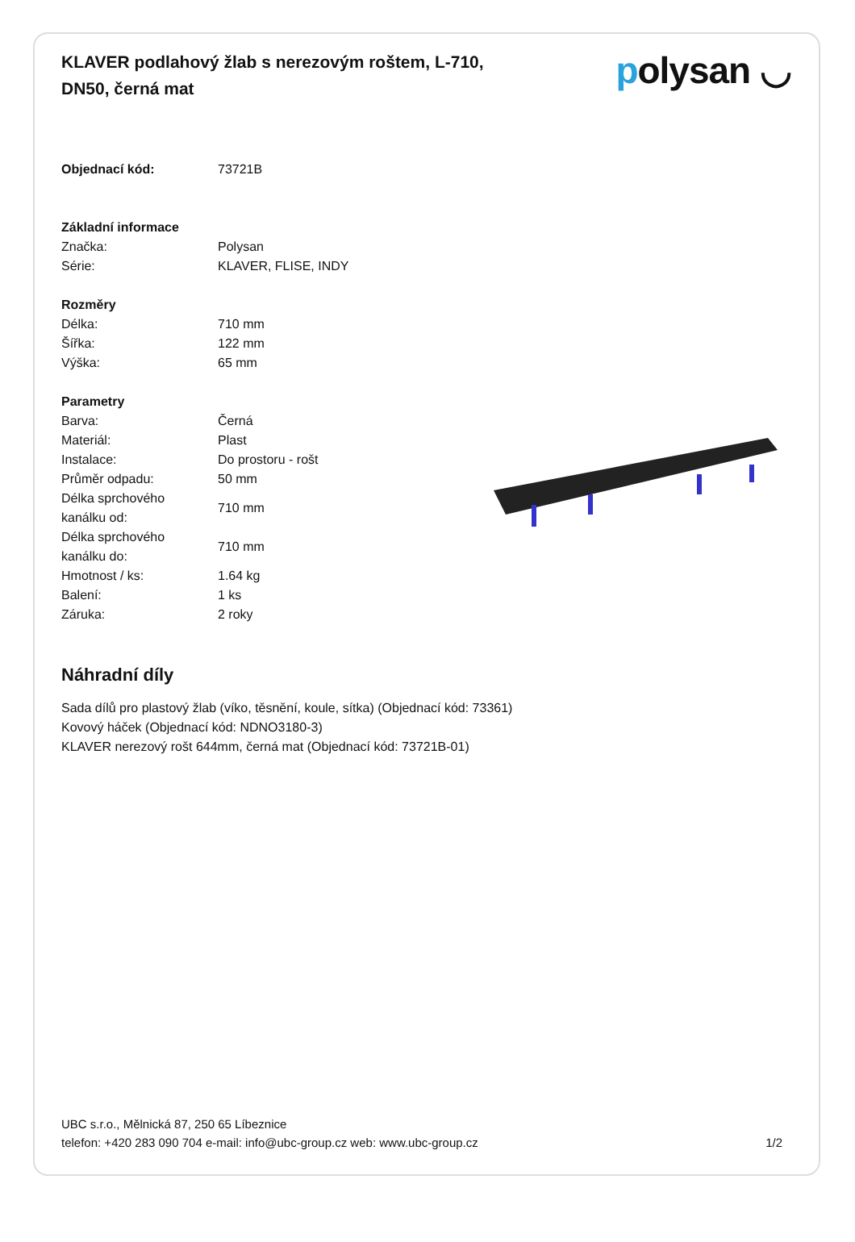KLAVER podlahový žlab s nerezovým roštem, L-710, DN50, černá mat
polysan ◡
| Objednací kód: | 73721B |
| Základní informace | |
| Značka: | Polysan |
| Série: | KLAVER, FLISE, INDY |
| Rozměry | |
| Délka: | 710 mm |
| Šířka: | 122 mm |
| Výška: | 65 mm |
| Parametry | |
| Barva: | Černá |
| Materiál: | Plast |
| Instalace: | Do prostoru - rošt |
| Průměr odpadu: | 50 mm |
| Délka sprchového kanálku od: | 710 mm |
| Délka sprchového kanálku do: | 710 mm |
| Hmotnost / ks: | 1.64 kg |
| Balení: | 1 ks |
| Záruka: | 2 roky |
Náhradní díly
Sada dílů pro plastový žlab (víko, těsnění, koule, sítka) (Objednací kód: 73361)
Kovový háček (Objednací kód: NDNO3180-3)
KLAVER nerezový rošt 644mm, černá mat (Objednací kód: 73721B-01)
UBC s.r.o., Mělnická 87, 250 65 Líbeznice
telefon: +420 283 090 704 e-mail: info@ubc-group.cz web: www.ubc-group.cz
1/2